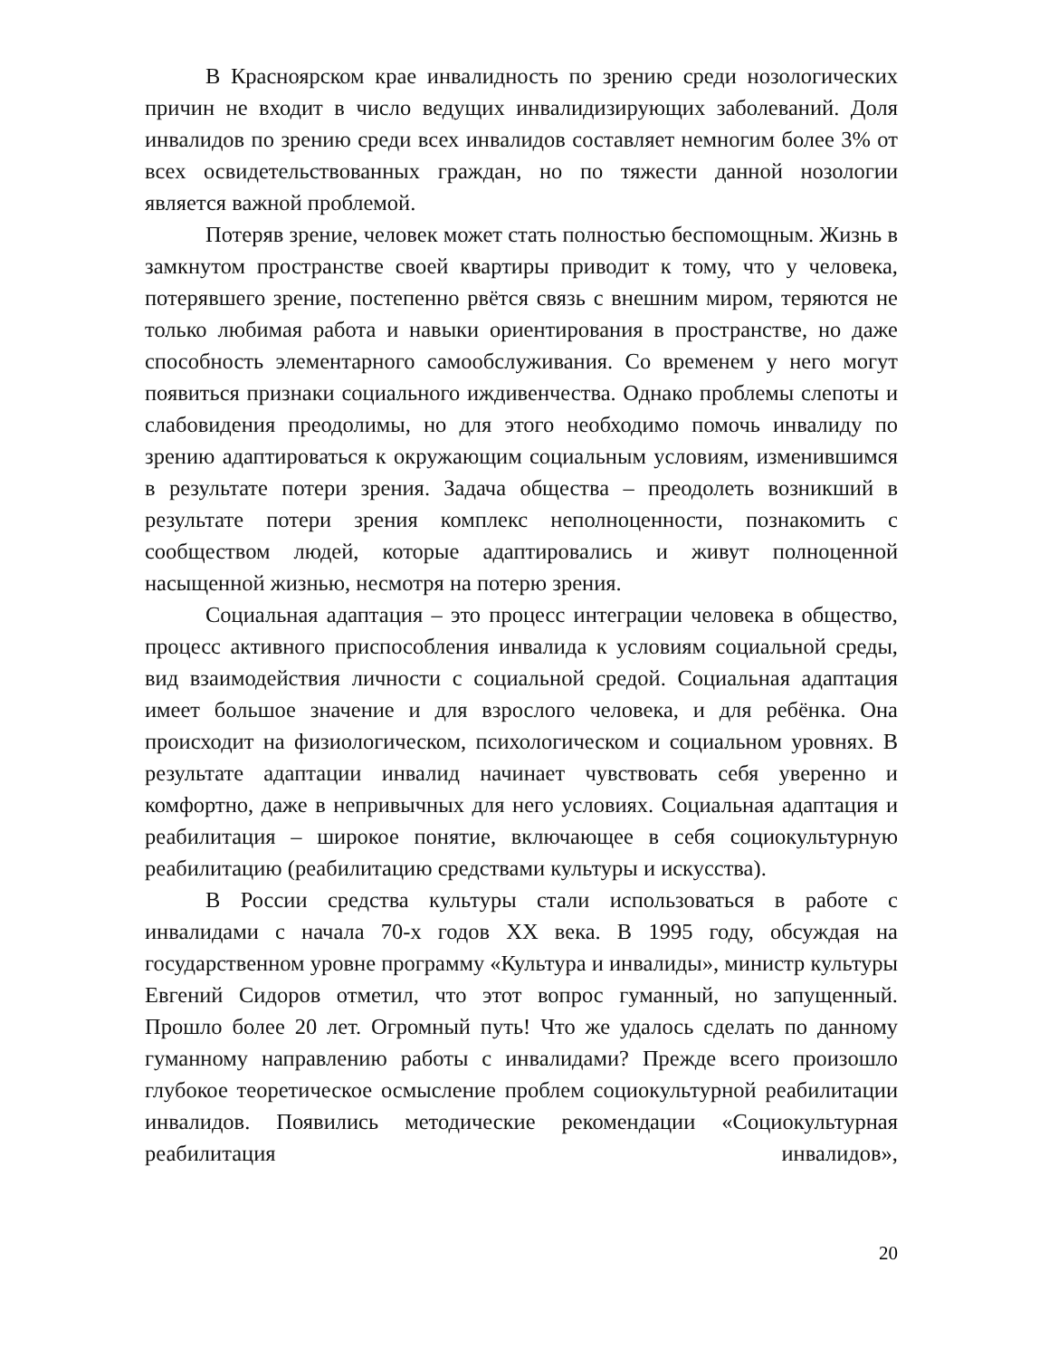В Красноярском крае инвалидность по зрению среди нозологических причин не входит в число ведущих инвалидизирующих заболеваний. Доля инвалидов по зрению среди всех инвалидов составляет немногим более 3% от всех освидетельствованных граждан, но по тяжести данной нозологии является важной проблемой.
Потеряв зрение, человек может стать полностью беспомощным. Жизнь в замкнутом пространстве своей квартиры приводит к тому, что у человека, потерявшего зрение, постепенно рвётся связь с внешним миром, теряются не только любимая работа и навыки ориентирования в пространстве, но даже способность элементарного самообслуживания. Со временем у него могут появиться признаки социального иждивенчества. Однако проблемы слепоты и слабовидения преодолимы, но для этого необходимо помочь инвалиду по зрению адаптироваться к окружающим социальным условиям, изменившимся в результате потери зрения. Задача общества – преодолеть возникший в результате потери зрения комплекс неполноценности, познакомить с сообществом людей, которые адаптировались и живут полноценной насыщенной жизнью, несмотря на потерю зрения.
Социальная адаптация – это процесс интеграции человека в общество, процесс активного приспособления инвалида к условиям социальной среды, вид взаимодействия личности с социальной средой. Социальная адаптация имеет большое значение и для взрослого человека, и для ребёнка. Она происходит на физиологическом, психологическом и социальном уровнях. В результате адаптации инвалид начинает чувствовать себя уверенно и комфортно, даже в непривычных для него условиях. Социальная адаптация и реабилитация – широкое понятие, включающее в себя социокультурную реабилитацию (реабилитацию средствами культуры и искусства).
В России средства культуры стали использоваться в работе с инвалидами с начала 70-х годов XX века. В 1995 году, обсуждая на государственном уровне программу «Культура и инвалиды», министр культуры Евгений Сидоров отметил, что этот вопрос гуманный, но запущенный. Прошло более 20 лет. Огромный путь! Что же удалось сделать по данному гуманному направлению работы с инвалидами? Прежде всего произошло глубокое теоретическое осмысление проблем социокультурной реабилитации инвалидов. Появились методические рекомендации «Социокультурная реабилитация инвалидов»,
20